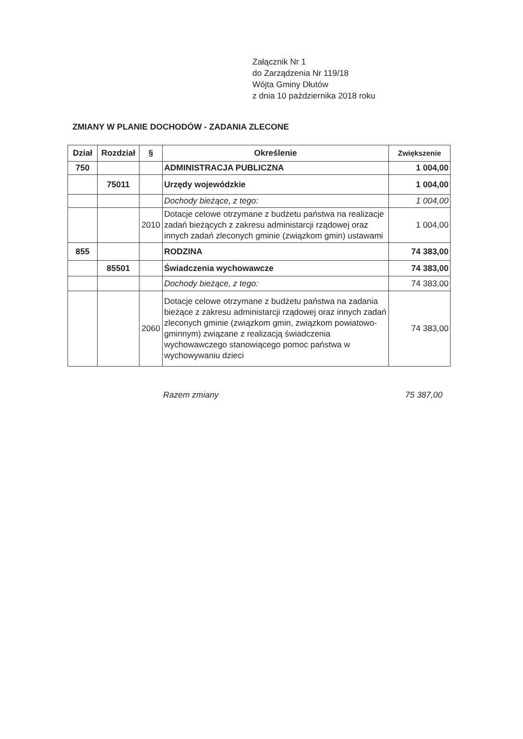Załącznik Nr 1
do Zarządzenia Nr 119/18
Wójta Gminy Dłutów
z dnia 10 października 2018 roku
ZMIANY W PLANIE DOCHODÓW - ZADANIA ZLECONE
| Dział | Rozdział | § | Określenie | Zwiększenie |
| --- | --- | --- | --- | --- |
| 750 | | | ADMINISTRACJA PUBLICZNA | 1 004,00 |
| | 75011 | | Urzędy wojewódzkie | 1 004,00 |
| | | | Dochody bieżące, z tego: | 1 004,00 |
| | | 2010 | Dotacje celowe otrzymane z budżetu państwa na realizacje zadań bieżących z zakresu administarcji rządowej oraz innych zadań zleconych gminie (związkom gmin) ustawami | 1 004,00 |
| 855 | | | RODZINA | 74 383,00 |
| | 85501 | | Świadczenia wychowawcze | 74 383,00 |
| | | | Dochody bieżące, z tego: | 74 383,00 |
| | | 2060 | Dotacje celowe otrzymane z budżetu państwa na zadania bieżące z zakresu administarcji rządowej oraz innych zadań zleconych gminie (związkom gmin, związkom powiatowo-gminnym) związane z realizacją świadczenia wychowawczego stanowiącego pomoc państwa w wychowywaniu dzieci | 74 383,00 |
Razem zmiany 75 387,00